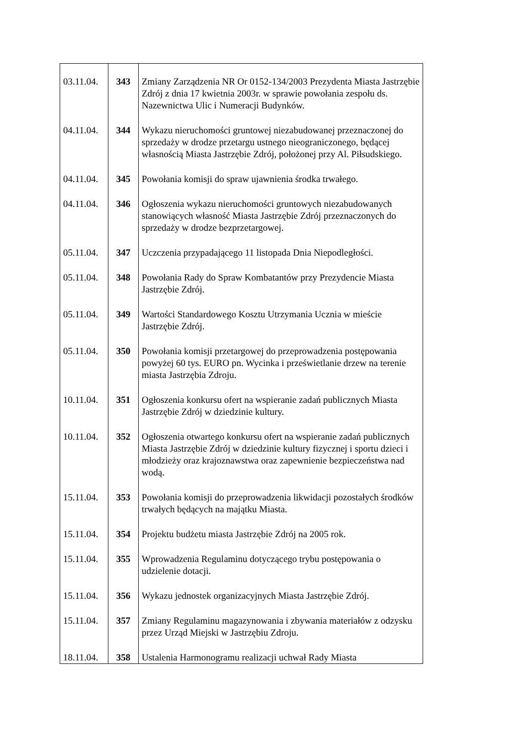| 03.11.04. | 343 | Zmiany Zarządzenia NR Or 0152-134/2003 Prezydenta Miasta Jastrzębie Zdrój z dnia 17 kwietnia 2003r. w sprawie powołania zespołu ds. Nazewnictwa Ulic i Numeracji Budynków. |
| 04.11.04. | 344 | Wykazu nieruchomości gruntowej niezabudowanej przeznaczonej do sprzedaży w drodze przetargu ustnego nieograniczonego, będącej własnością Miasta Jastrzębie Zdrój, położonej przy Al. Piłsudskiego. |
| 04.11.04. | 345 | Powołania komisji do spraw ujawnienia środka trwałego. |
| 04.11.04. | 346 | Ogłoszenia wykazu nieruchomości gruntowych niezabudowanych stanowiących własność Miasta Jastrzębie Zdrój przeznaczonych do sprzedaży w drodze bezprzetargowej. |
| 05.11.04. | 347 | Uczczenia przypadającego 11 listopada Dnia Niepodległości. |
| 05.11.04. | 348 | Powołania Rady do Spraw Kombatantów przy Prezydencie Miasta Jastrzębie Zdrój. |
| 05.11.04. | 349 | Wartości Standardowego Kosztu Utrzymania Ucznia w mieście Jastrzębie Zdrój. |
| 05.11.04. | 350 | Powołania komisji przetargowej do przeprowadzenia postępowania powyżej 60 tys. EURO pn. Wycinka i prześwietlanie drzew na terenie miasta Jastrzębia Zdroju. |
| 10.11.04. | 351 | Ogłoszenia konkursu ofert na wspieranie zadań publicznych Miasta Jastrzębie Zdrój w dziedzinie kultury. |
| 10.11.04. | 352 | Ogłoszenia otwartego konkursu ofert na wspieranie zadań publicznych Miasta Jastrzębie Zdrój w dziedzinie kultury fizycznej i sportu dzieci i młodzieży oraz krajoznawstwa oraz zapewnienie bezpieczeństwa nad wodą. |
| 15.11.04. | 353 | Powołania komisji do przeprowadzenia likwidacji pozostałych środków trwałych będących na majątku Miasta. |
| 15.11.04. | 354 | Projektu budżetu miasta Jastrzębie Zdrój na 2005 rok. |
| 15.11.04. | 355 | Wprowadzenia Regulaminu dotyczącego trybu postępowania o udzielenie dotacji. |
| 15.11.04. | 356 | Wykazu jednostek organizacyjnych Miasta Jastrzębie Zdrój. |
| 15.11.04. | 357 | Zmiany Regulaminu magazynowania i zbywania materiałów z odzysku przez Urząd Miejski w Jastrzębiu Zdroju. |
| 18.11.04. | 358 | Ustalenia Harmonogramu realizacji uchwał Rady Miasta |